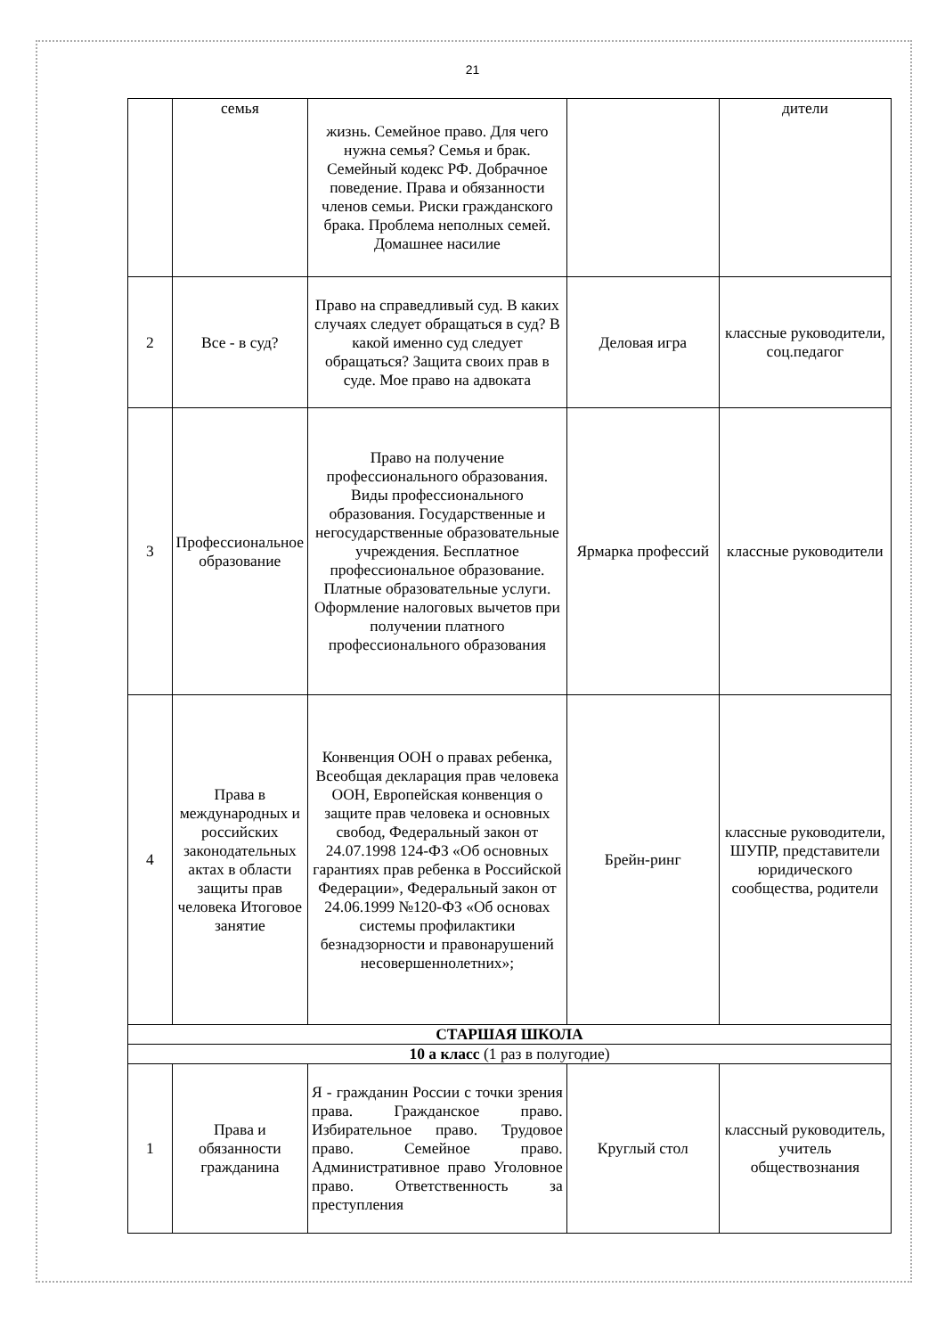21
| | семья | жизнь. Семейное право. Для чего нужна семья? Семья и брак. Семейный кодекс РФ. Добрачное поведение. Права и обязанности членов семьи. Риски гражданского брака. Проблема неполных семей. Домашнее насилие | | дители |
| 2 | Все - в суд? | Право на справедливый суд. В каких случаях следует обращаться в суд? В какой именно суд следует обращаться? Защита своих прав в суде. Мое право на адвоката | Деловая игра | классные руководители, соц.педагог |
| 3 | Профессиональное образование | Право на получение профессионального образования. Виды профессионального образования. Государственные и негосударственные образовательные учреждения. Бесплатное профессиональное образование. Платные образовательные услуги. Оформление налоговых вычетов при получении платного профессионального образования | Ярмарка профессий | классные руководители |
| 4 | Права в международных и российских законодательных актах в области защиты прав человека Итоговое занятие | Конвенция ООН о правах ребенка, Всеобщая декларация прав человека ООН, Европейская конвенция о защите прав человека и основных свобод, Федеральный закон от 24.07.1998 124-ФЗ «Об основных гарантиях прав ребенка в Российской Федерации», Федеральный закон от 24.06.1999 №120-ФЗ «Об основах системы профилактики безнадзорности и правонарушений несовершеннолетних»; | Брейн-ринг | классные руководители, ШУПР, представители юридического сообщества, родители |
| СТАРШАЯ ШКОЛА | | | | |
| 10 а класс (1 раз в полугодие) | | | | |
| 1 | Права и обязанности гражданина | Я - гражданин России с точки зрения права. Гражданское право. Избирательное право. Трудовое право. Семейное право. Административное право Уголовное право. Ответственность за преступления | Круглый стол | классный руководитель, учитель обществознания |